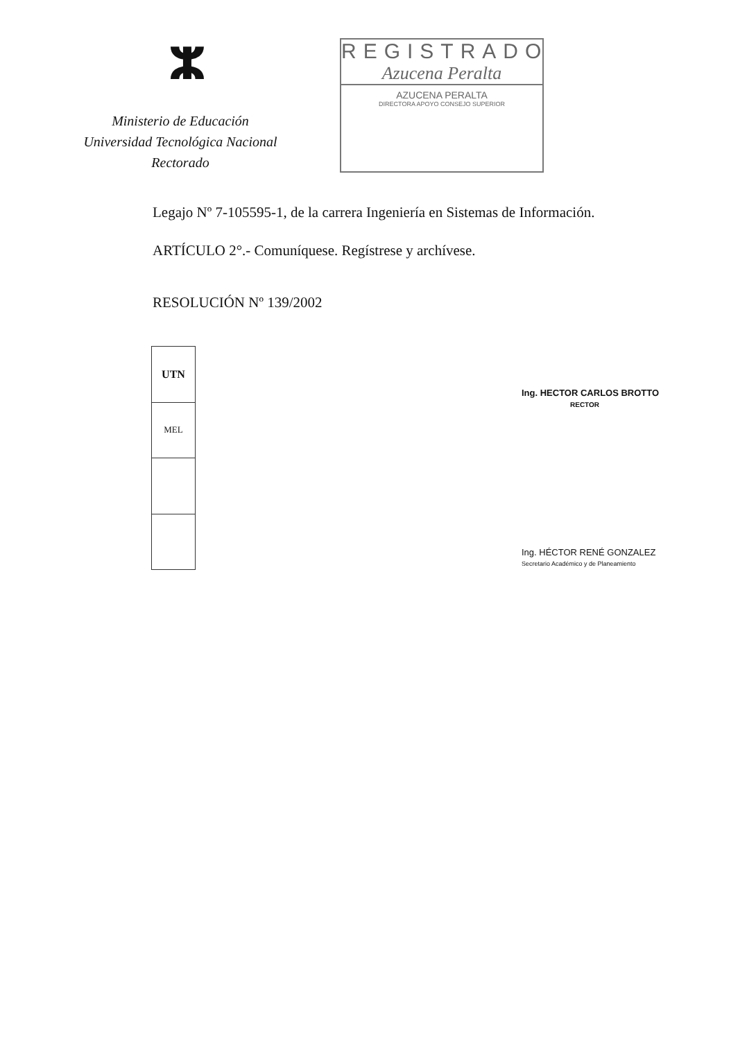ⵣ
Ministerio de Educación
Universidad Tecnológica Nacional
Rectorado
REGISTRADO
Azucena Peralta
AZUCENA PERALTA
DIRECTORA APOYO CONSEJO SUPERIOR
Legajo Nº 7-105595-1, de la carrera Ingeniería en Sistemas de Información.
ARTÍCULO 2°.- Comuníquese. Regístrese y archívese.
RESOLUCIÓN Nº 139/2002
| UTN |
| MEL |
Ing. HECTOR CARLOS BROTTO
RECTOR
Ing. HÉCTOR RENÉ GONZALEZ
Secretario Académico y de Planeamiento